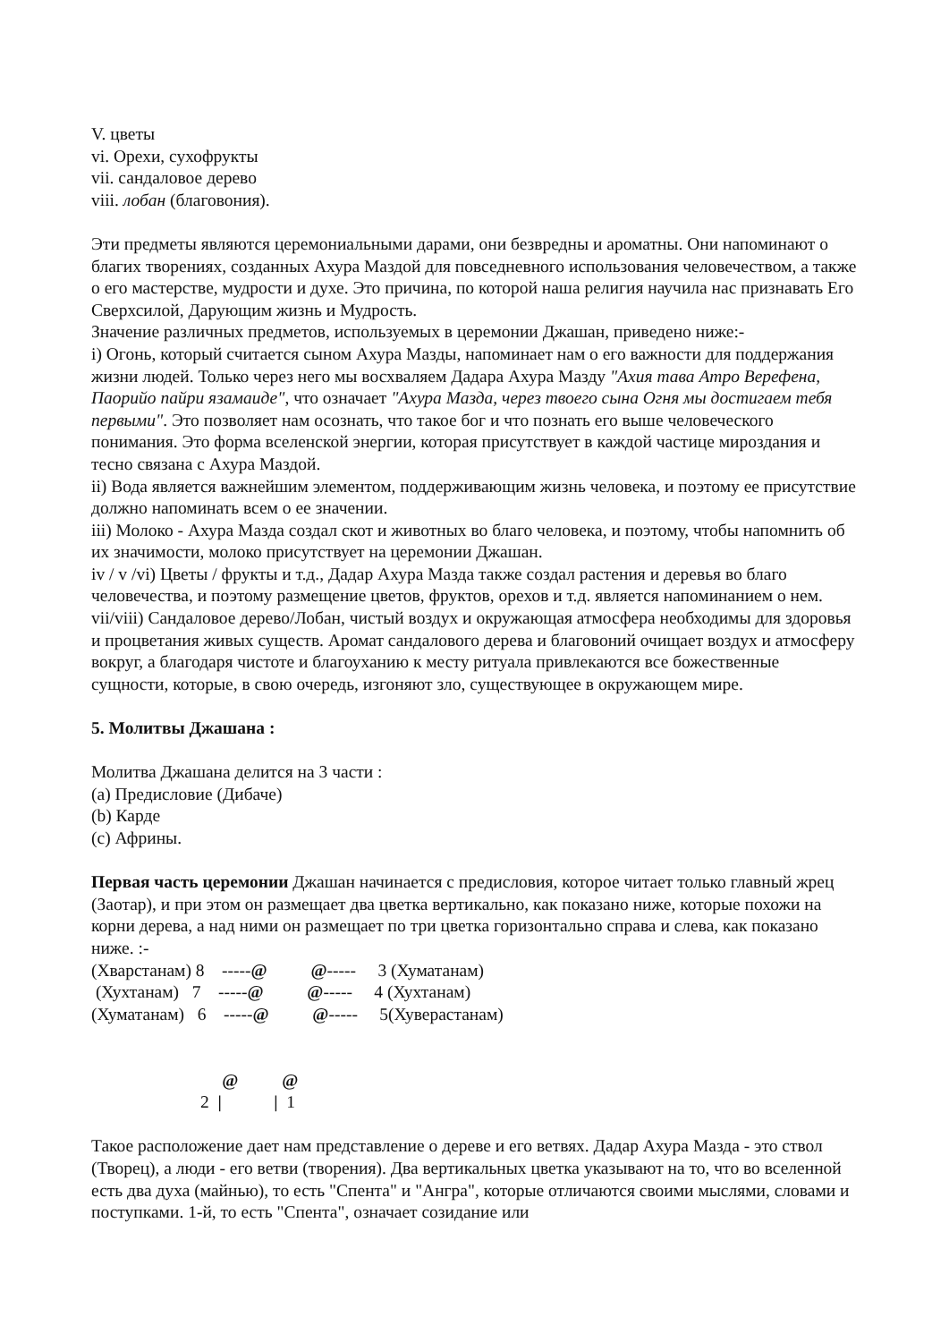V. цветы
vi. Орехи, сухофрукты
vii. сандаловое дерево
viii. лобан (благовония).
Эти предметы являются церемониальными дарами, они безвредны и ароматны. Они напоминают о благих творениях, созданных Ахура Маздой для повседневного использования человечеством, а также о его мастерстве, мудрости и духе. Это причина, по которой наша религия научила нас признавать Его Сверхсилой, Дарующим жизнь и Мудрость.
Значение различных предметов, используемых в церемонии Джашан, приведено ниже:-
i) Огонь, который считается сыном Ахура Мазды, напоминает нам о его важности для поддержания жизни людей. Только через него мы восхваляем Дадара Ахура Мазду "Ахия тава Атро Верефена, Паорийо пайри язамаиде", что означает "Ахура Мазда, через твоего сына Огня мы достигаем тебя первыми". Это позволяет нам осознать, что такое бог и что познать его выше человеческого понимания. Это форма вселенской энергии, которая присутствует в каждой частице мироздания и тесно связана с Ахура Маздой.
ii) Вода является важнейшим элементом, поддерживающим жизнь человека, и поэтому ее присутствие должно напоминать всем о ее значении.
iii) Молоко - Ахура Мазда создал скот и животных во благо человека, и поэтому, чтобы напомнить об их значимости, молоко присутствует на церемонии Джашан.
iv / v /vi) Цветы / фрукты и т.д., Дадар Ахура Мазда также создал растения и деревья во благо человечества, и поэтому размещение цветов, фруктов, орехов и т.д. является напоминанием о нем.
vii/viii) Сандаловое дерево/Лобан, чистый воздух и окружающая атмосфера необходимы для здоровья и процветания живых существ. Аромат сандалового дерева и благовоний очищает воздух и атмосферу вокруг, а благодаря чистоте и благоуханию к месту ритуала привлекаются все божественные сущности, которые, в свою очередь, изгоняют зло, существующее в окружающем мире.
5. Молитвы Джашана :
Молитва Джашана делится на 3 части :
(a) Предисловие (Дибаче)
(b) Карде
(c) Африны.
Первая часть церемонии Джашан начинается с предисловия, которое читает только главный жрец (Заотар), и при этом он размещает два цветка вертикально, как показано ниже, которые похожи на корни дерева, а над ними он размещает по три цветка горизонтально справа и слева, как показано ниже. :-
(Хварстанам) 8    -----@          @-----     3 (Хуматанам)
 (Хухтанам)   7    -----@          @-----     4 (Хухтанам)
(Хуматанам)   6    -----@          @-----     5(Хуверастанам)


                              @          @
                         2  |            |  1
Такое расположение дает нам представление о дереве и его ветвях. Дадар Ахура Мазда - это ствол (Творец), а люди - его ветви (творения). Два вертикальных цветка указывают на то, что во вселенной есть два духа (майнью), то есть "Спента" и "Ангра", которые отличаются своими мыслями, словами и поступками. 1-й, то есть "Спента", означает созидание или